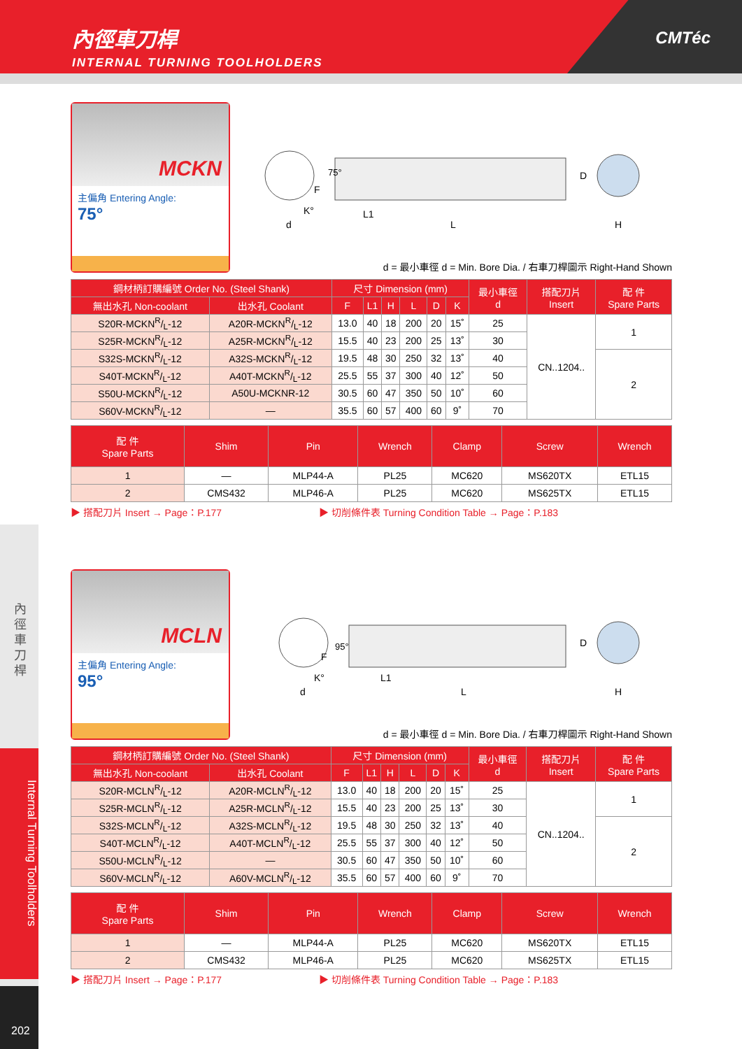內徑車刀桿
INTERNAL TURNING TOOLHOLDERS
CMTéc
內徑車刀桿
Internal Turning Toolholders
202
MCKN
主偏角 Entering Angle:
75°
F
75°
d
K°
L1
L
D
H
d = 最小車徑 d = Min. Bore Dia. / 右車刀桿圖示 Right-Hand Shown
| 鋼材柄訂購編號 Order No. (Steel Shank) | | 尺寸 Dimension (mm) | | | | | | 最小車徑 d | 搭配刀片 Insert | 配 件 Spare Parts |
| --- | --- | --- | --- | --- | --- | --- | --- | --- | --- | --- |
| 無出水孔 Non-coolant | 出水孔 Coolant | F | L1 | H | L | D | K | | | |
| S20R-MCKNR/L-12 | A20R-MCKNR/L-12 | 13.0 | 40 | 18 | 200 | 20 | 15˚ | 25 | CN..1204.. | 1 |
| S25R-MCKNR/L-12 | A25R-MCKNR/L-12 | 15.5 | 40 | 23 | 200 | 25 | 13˚ | 30 | | |
| S32S-MCKNR/L-12 | A32S-MCKNR/L-12 | 19.5 | 48 | 30 | 250 | 32 | 13˚ | 40 | | 2 |
| S40T-MCKNR/L-12 | A40T-MCKNR/L-12 | 25.5 | 55 | 37 | 300 | 40 | 12˚ | 50 | | |
| S50U-MCKNR/L-12 | A50U-MCKNR-12 | 30.5 | 60 | 47 | 350 | 50 | 10˚ | 60 | | |
| S60V-MCKNR/L-12 | — | 35.5 | 60 | 57 | 400 | 60 | 9˚ | 70 | | |
| 配 件 Spare Parts | Shim | Pin | Wrench | Clamp | Screw | Wrench |
| --- | --- | --- | --- | --- | --- | --- |
| 1 | — | MLP44-A | PL25 | MC620 | MS620TX | ETL15 |
| 2 | CMS432 | MLP46-A | PL25 | MC620 | MS625TX | ETL15 |
▶ 搭配刀片 Insert → Page：P.177 ▶ 切削條件表 Turning Condition Table → Page：P.183
MCLN
主偏角 Entering Angle:
95°
F
95°
d
K°
L1
L
D
H
d = 最小車徑 d = Min. Bore Dia. / 右車刀桿圖示 Right-Hand Shown
| 鋼材柄訂購編號 Order No. (Steel Shank) | | 尺寸 Dimension (mm) | | | | | | 最小車徑 d | 搭配刀片 Insert | 配 件 Spare Parts |
| --- | --- | --- | --- | --- | --- | --- | --- | --- | --- | --- |
| 無出水孔 Non-coolant | 出水孔 Coolant | F | L1 | H | L | D | K | | | |
| S20R-MCLNR/L-12 | A20R-MCLNR/L-12 | 13.0 | 40 | 18 | 200 | 20 | 15˚ | 25 | CN..1204.. | 1 |
| S25R-MCLNR/L-12 | A25R-MCLNR/L-12 | 15.5 | 40 | 23 | 200 | 25 | 13˚ | 30 | | |
| S32S-MCLNR/L-12 | A32S-MCLNR/L-12 | 19.5 | 48 | 30 | 250 | 32 | 13˚ | 40 | | 2 |
| S40T-MCLNR/L-12 | A40T-MCLNR/L-12 | 25.5 | 55 | 37 | 300 | 40 | 12˚ | 50 | | |
| S50U-MCLNR/L-12 | — | 30.5 | 60 | 47 | 350 | 50 | 10˚ | 60 | | |
| S60V-MCLNR/L-12 | A60V-MCLNR/L-12 | 35.5 | 60 | 57 | 400 | 60 | 9˚ | 70 | | |
| 配 件 Spare Parts | Shim | Pin | Wrench | Clamp | Screw | Wrench |
| --- | --- | --- | --- | --- | --- | --- |
| 1 | — | MLP44-A | PL25 | MC620 | MS620TX | ETL15 |
| 2 | CMS432 | MLP46-A | PL25 | MC620 | MS625TX | ETL15 |
▶ 搭配刀片 Insert → Page：P.177 ▶ 切削條件表 Turning Condition Table → Page：P.183